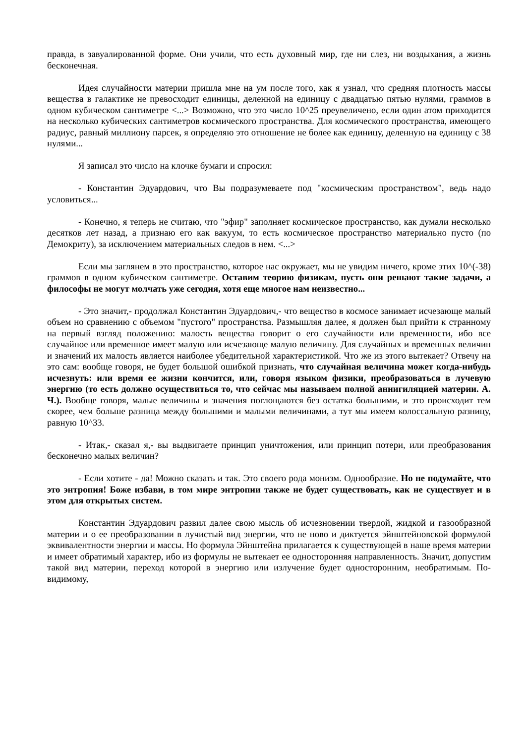правда, в завуалированной форме. Они учили, что есть духовный мир, где ни слез, ни воздыхания, а жизнь бесконечная.
Идея случайности материи пришла мне на ум после того, как я узнал, что средняя плотность массы вещества в галактике не превосходит единицы, деленной на единицу с двадцатью пятью нулями, граммов в одном кубическом сантиметре <...> Возможно, что это число 10^25 преувеличено, если один атом приходится на несколько кубических сантиметров космического пространства. Для космического пространства, имеющего радиус, равный миллиону парсек, я определяю это отношение не более как единицу, деленную на единицу с 38 нулями...
Я записал это число на клочке бумаги и спросил:
- Константин Эдуардович, что Вы подразумеваете под "космическим пространством", ведь надо условиться...
- Конечно, я теперь не считаю, что "эфир" заполняет космическое пространство, как думали несколько десятков лет назад, а признаю его как вакуум, то есть космическое пространство материально пусто (по Демокриту), за исключением материальных следов в нем. <...>
Если мы заглянем в это пространство, которое нас окружает, мы не увидим ничего, кроме этих 10^(-38) граммов в одном кубическом сантиметре. Оставим теорию физикам, пусть они решают такие задачи, а философы не могут молчать уже сегодня, хотя еще многое нам неизвестно...
- Это значит,- продолжал Константин Эдуардович,- что вещество в космосе занимает исчезающе малый объем но сравнению с объемом "пустого" пространства. Размышляя далее, я должен был прийти к странному на первый взгляд положению: малость вещества говорит о его случайности или временности, ибо все случайное или временное имеет малую или исчезающе малую величину. Для случайных и временных величин и значений их малость является наиболее убедительной характеристикой. Что же из этого вытекает? Отвечу на это сам: вообще говоря, не будет большой ошибкой признать, что случайная величина может когда-нибудь исчезнуть: или время ее жизни кончится, или, говоря языком физики, преобразоваться в лучевую энергию (то есть должно осуществиться то, что сейчас мы называем полной аннигиляцией материи. А. Ч.). Вообще говоря, малые величины и значения поглощаются без остатка большими, и это происходит тем скорее, чем больше разница между большими и малыми величинами, а тут мы имеем колоссальную разницу, равную 10^33.
- Итак,- сказал я,- вы выдвигаете принцип уничтожения, или принцип потери, или преобразования бесконечно малых величин?
- Если хотите - да! Можно сказать и так. Это своего рода монизм. Однообразие. Но не подумайте, что это энтропия! Боже избави, в том мире энтропии также не будет существовать, как не существует и в этом для открытых систем.
Константин Эдуардович развил далее свою мысль об исчезновении твердой, жидкой и газообразной материи и о ее преобразовании в лучистый вид энергии, что не ново и диктуется эйнштейновской формулой эквивалентности энергии и массы. Но формула Эйнштейна прилагается к существующей в наше время материи и имеет обратимый характер, ибо из формулы не вытекает ее односторонняя направленность. Значит, допустим такой вид материи, переход которой в энергию или излучение будет односторонним, необратимым. По-видимому,